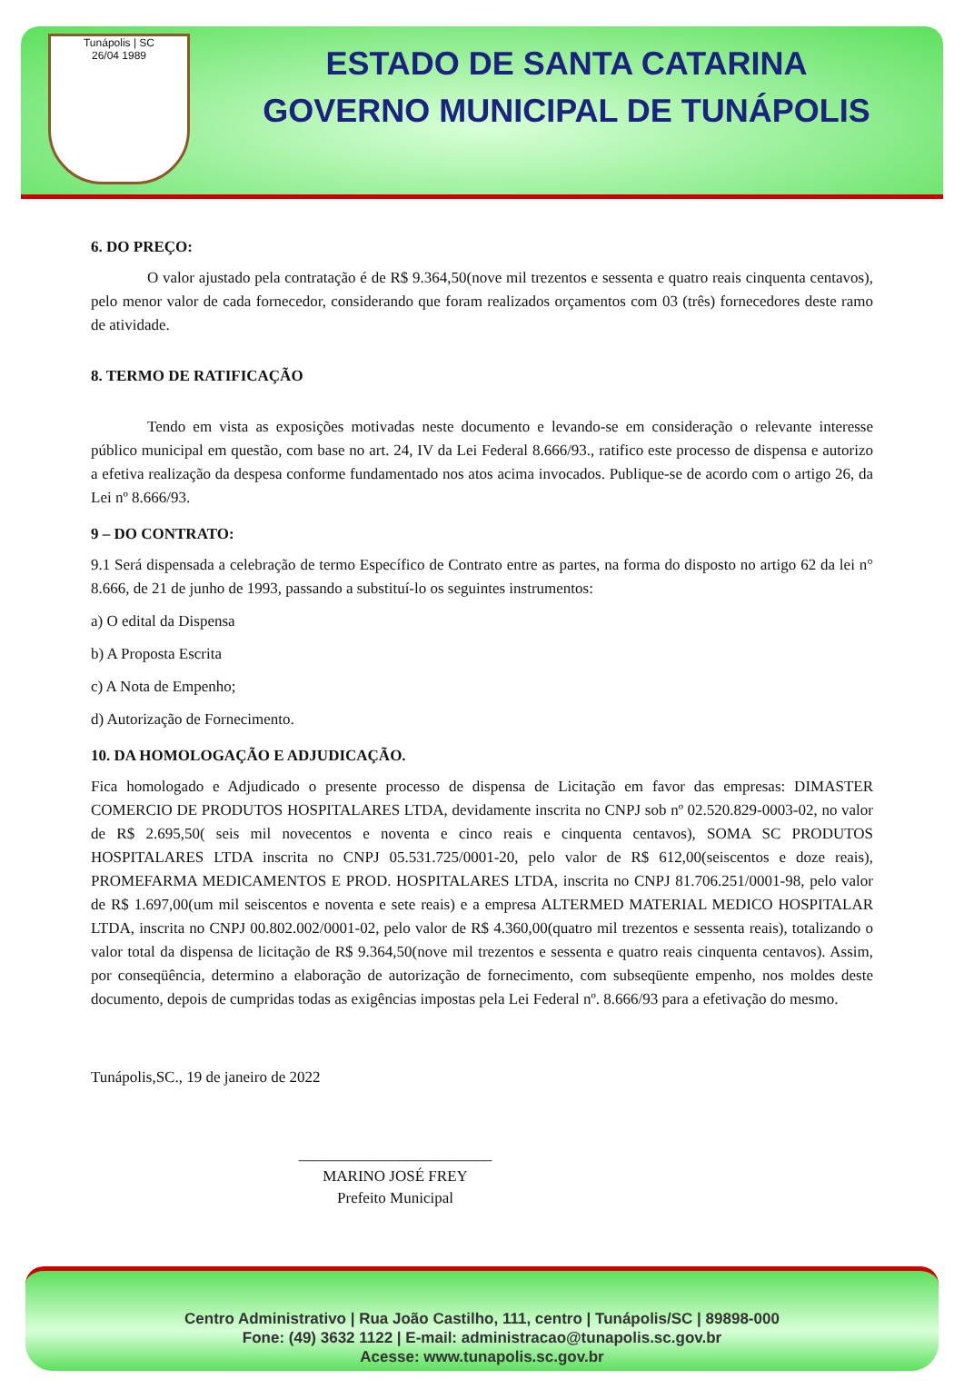Tunápolis | SC
26/04 1989
ESTADO DE SANTA CATARINA
GOVERNO MUNICIPAL DE TUNÁPOLIS
6. DO PREÇO:
O valor ajustado pela contratação é de R$ 9.364,50(nove mil trezentos e sessenta e quatro reais cinquenta centavos), pelo menor valor de cada fornecedor, considerando que foram realizados orçamentos com 03 (três) fornecedores deste ramo de atividade.
8. TERMO DE RATIFICAÇÃO
Tendo em vista as exposições motivadas neste documento e levando-se em consideração o relevante interesse público municipal em questão, com base no art. 24, IV da Lei Federal 8.666/93., ratifico este processo de dispensa e autorizo a efetiva realização da despesa conforme fundamentado nos atos acima invocados. Publique-se de acordo com o artigo 26, da Lei nº 8.666/93.
9 – DO CONTRATO:
9.1 Será dispensada a celebração de termo Específico de Contrato entre as partes, na forma do disposto no artigo 62 da lei n° 8.666, de 21 de junho de 1993, passando a substituí-lo os seguintes instrumentos:
a) O edital da Dispensa
b) A Proposta Escrita
c) A Nota de Empenho;
d) Autorização de Fornecimento.
10. DA HOMOLOGAÇÃO E ADJUDICAÇÃO.
Fica homologado e Adjudicado o presente processo de dispensa de Licitação em favor das empresas: DIMASTER COMERCIO DE PRODUTOS HOSPITALARES LTDA, devidamente inscrita no CNPJ sob nº 02.520.829-0003-02, no valor de R$ 2.695,50( seis mil novecentos e noventa e cinco reais e cinquenta centavos), SOMA SC PRODUTOS HOSPITALARES LTDA inscrita no CNPJ 05.531.725/0001-20, pelo valor de R$ 612,00(seiscentos e doze reais), PROMEFARMA MEDICAMENTOS E PROD. HOSPITALARES LTDA, inscrita no CNPJ 81.706.251/0001-98, pelo valor de R$ 1.697,00(um mil seiscentos e noventa e sete reais) e a empresa ALTERMED MATERIAL MEDICO HOSPITALAR LTDA, inscrita no CNPJ 00.802.002/0001-02, pelo valor de R$ 4.360,00(quatro mil trezentos e sessenta reais), totalizando o valor total da dispensa de licitação de R$ 9.364,50(nove mil trezentos e sessenta e quatro reais cinquenta centavos). Assim, por conseqüência, determino a elaboração de autorização de fornecimento, com subseqüente empenho, nos moldes deste documento, depois de cumpridas todas as exigências impostas pela Lei Federal nº. 8.666/93 para a efetivação do mesmo.
Tunápolis,SC., 19 de janeiro de 2022
_________________________
MARINO JOSÉ FREY
Prefeito Municipal
Centro Administrativo | Rua João Castilho, 111, centro | Tunápolis/SC | 89898-000
Fone: (49) 3632 1122 | E-mail: administracao@tunapolis.sc.gov.br
Acesse: www.tunapolis.sc.gov.br